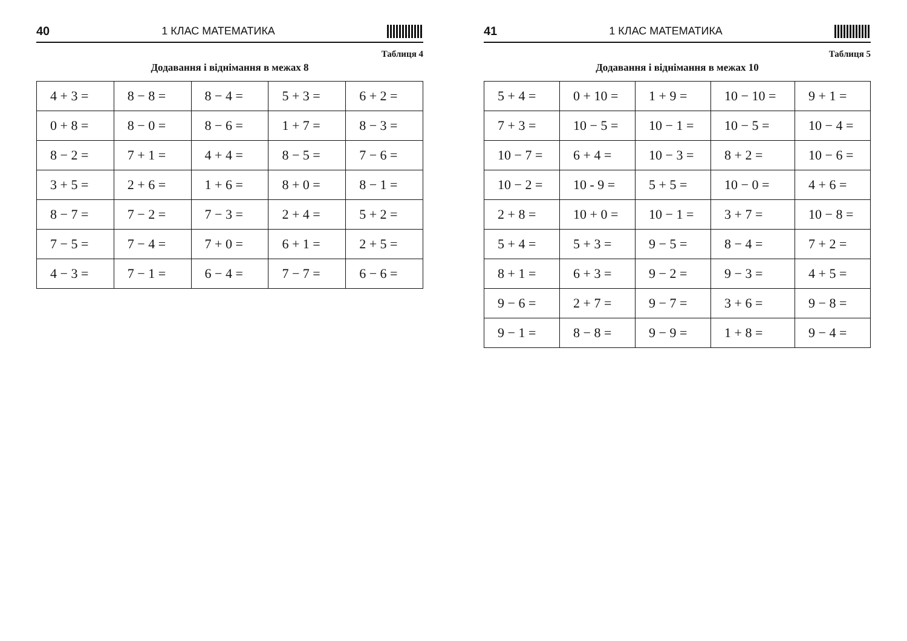40 1 КЛАС МАТЕМАТИКА
Таблиця 4
Додавання і віднімання в межах 8
| 4 + 3 = | 8 − 8 = | 8 − 4 = | 5 + 3 = | 6 + 2 = |
| 0 + 8 = | 8 − 0 = | 8 − 6 = | 1 + 7 = | 8 − 3 = |
| 8 − 2 = | 7 + 1 = | 4 + 4 = | 8 − 5 = | 7 − 6 = |
| 3 + 5 = | 2 + 6 = | 1 + 6 = | 8 + 0 = | 8 − 1 = |
| 8 − 7 = | 7 − 2 = | 7 − 3 = | 2 + 4 = | 5 + 2 = |
| 7 − 5 = | 7 − 4 = | 7 + 0 = | 6 + 1 = | 2 + 5 = |
| 4 − 3 = | 7 − 1 = | 6 − 4 = | 7 − 7 = | 6 − 6 = |
41 1 КЛАС МАТЕМАТИКА
Таблиця 5
Додавання і віднімання в межах 10
| 5 + 4 = | 0 + 10 = | 1 + 9 = | 10 − 10 = | 9 + 1 = |
| 7 + 3 = | 10 − 5 = | 10 − 1 = | 10 − 5 = | 10 − 4 = |
| 10 − 7 = | 6 + 4 = | 10 − 3 = | 8 + 2 = | 10 − 6 = |
| 10 − 2 = | 10 - 9 = | 5 + 5 = | 10 − 0 = | 4 + 6 = |
| 2 + 8 = | 10 + 0 = | 10 − 1 = | 3 + 7 = | 10 − 8 = |
| 5 + 4 = | 5 + 3 = | 9 − 5 = | 8 − 4 = | 7 + 2 = |
| 8 + 1 = | 6 + 3 = | 9 − 2 = | 9 − 3 = | 4 + 5 = |
| 9 − 6 = | 2 + 7 = | 9 − 7 = | 3 + 6 = | 9 − 8 = |
| 9 − 1 = | 8 − 8 = | 9 − 9 = | 1 + 8 = | 9 − 4 = |